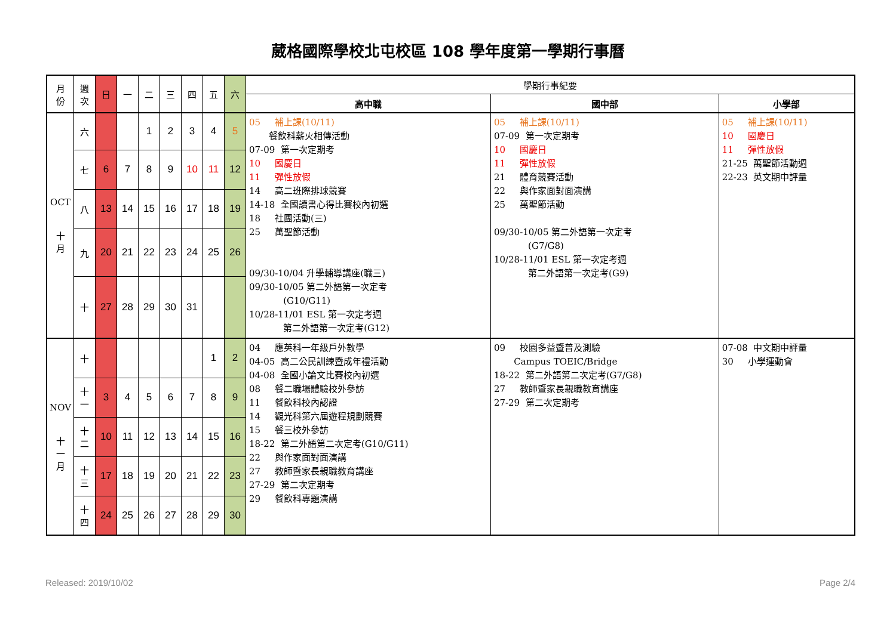葳格國際學校北屯校區 108 學年度第一學期行事曆
| 月 份 | 週 次 | 日 | 一 | 二 | 三 | 四 | 五 | 六 | 學期行事紀要 | | |
| --- | --- | --- | --- | --- | --- | --- | --- | --- | --- | --- | --- |
| | | | | | | | | | 高中職 | 國中部 | 小學部 |
| OCT 十 月 | 六 | | | 1 | 2 | 3 | 4 | 5 | 05 補上課(10/11) 餐飲科薪火相傳活動 07-09 第一次定期考 10 國慶日 11 彈性放假 14 高二班際排球競賽 14-18 全國讀書心得比賽校內初選 18 社團活動(三) 25 萬聖節活動 09/30-10/04 升學輔導講座(職三) 09/30-10/05 第二外語第一次定考 (G10/G11) 10/28-11/01 ESL 第一次定考週 第二外語第一次定考(G12) | 05 補上課(10/11) 07-09 第一次定期考 10 國慶日 11 彈性放假 21 體育競賽活動 22 與作家面對面演講 25 萬聖節活動 09/30-10/05 第二外語第一次定考 (G7/G8) 10/28-11/01 ESL 第一次定考週 第二外語第一次定考(G9) | 05 補上課(10/11) 10 國慶日 11 彈性放假 21-25 萬聖節活動週 22-23 英文期中評量 |
| | 七 | 6 | 7 | 8 | 9 | 10 | 11 | 12 | | | |
| | 八 | 13 | 14 | 15 | 16 | 17 | 18 | 19 | | | |
| | 九 | 20 | 21 | 22 | 23 | 24 | 25 | 26 | | | |
| | 十 | 27 | 28 | 29 | 30 | 31 | | | | | |
| NOV 十 一 月 | 十 | | | | | | 1 | 2 | 04 應英科一年級戶外教學 04-05 高二公民訓練暨成年禮活動 04-08 全國小論文比賽校內初選 08 餐二職場體驗校外參訪 11 餐飲科校內認證 14 觀光科第六屆遊程規劃競賽 15 餐三校外參訪 18-22 第二外語第二次定考(G10/G11) 22 與作家面對面演講 27 教師暨家長親職教育講座 27-29 第二次定期考 29 餐飲科專題演講 | 09 校園多益暨普及測驗 Campus TOEIC/Bridge 18-22 第二外語第二次定考(G7/G8) 27 教師暨家長親職教育講座 27-29 第二次定期考 | 07-08 中文期中評量 30 小學運動會 |
| | 十 一 | 3 | 4 | 5 | 6 | 7 | 8 | 9 | | | |
| | 十 二 | 10 | 11 | 12 | 13 | 14 | 15 | 16 | | | |
| | 十 三 | 17 | 18 | 19 | 20 | 21 | 22 | 23 | | | |
| | 十 四 | 24 | 25 | 26 | 27 | 28 | 29 | 30 | | | |
Released: 2019/10/02 Page 2/4